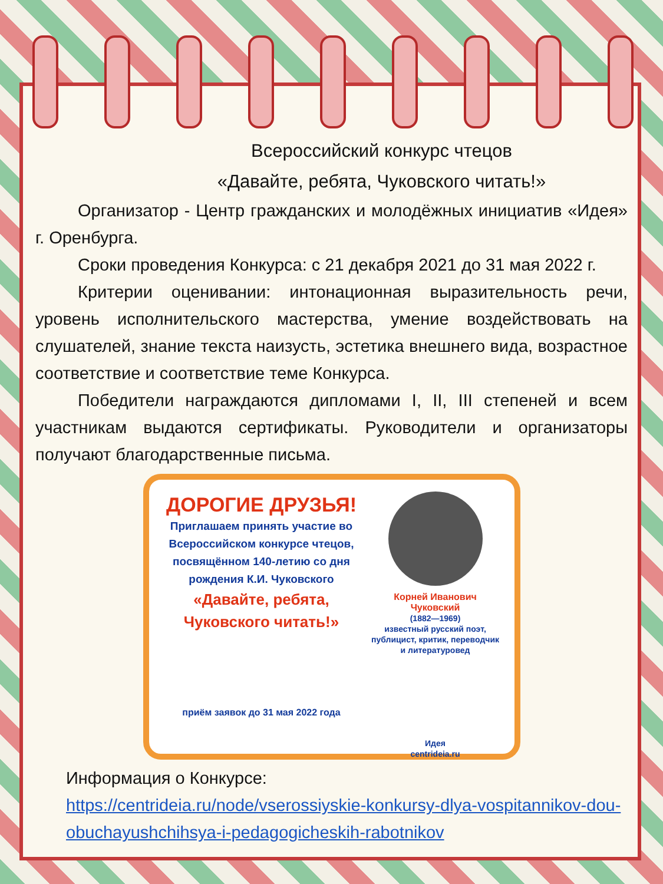Всероссийский конкурс чтецов
«Давайте, ребята, Чуковского читать!»
Организатор - Центр гражданских и молодёжных инициатив «Идея» г. Оренбурга.
Сроки проведения Конкурса: с 21 декабря 2021 до 31 мая 2022 г.
Критерии оценивании: интонационная выразительность речи, уровень исполнительского мастерства, умение воздействовать на слушателей, знание текста наизусть, эстетика внешнего вида, возрастное соответствие и соответствие теме Конкурса.
Победители награждаются дипломами I, II, III степеней и всем участникам выдаются сертификаты. Руководители и организаторы получают благодарственные письма.
ДОРОГИЕ ДРУЗЬЯ!
Приглашаем принять участие во Всероссийском конкурсе чтецов, посвящённом 140-летию со дня рождения К.И. Чуковского
«Давайте, ребята, Чуковского читать!»
приём заявок до 31 мая 2022 года
Корней Иванович Чуковский
(1882—1969)
известный русский поэт, публицист, критик, переводчик и литературовед
Идея
centrideia.ru
Информация о Конкурсе:
https://centrideia.ru/node/vserossiyskie-konkursy-dlya-vospitannikov-dou-obuchayushchihsya-i-pedagogicheskih-rabotnikov